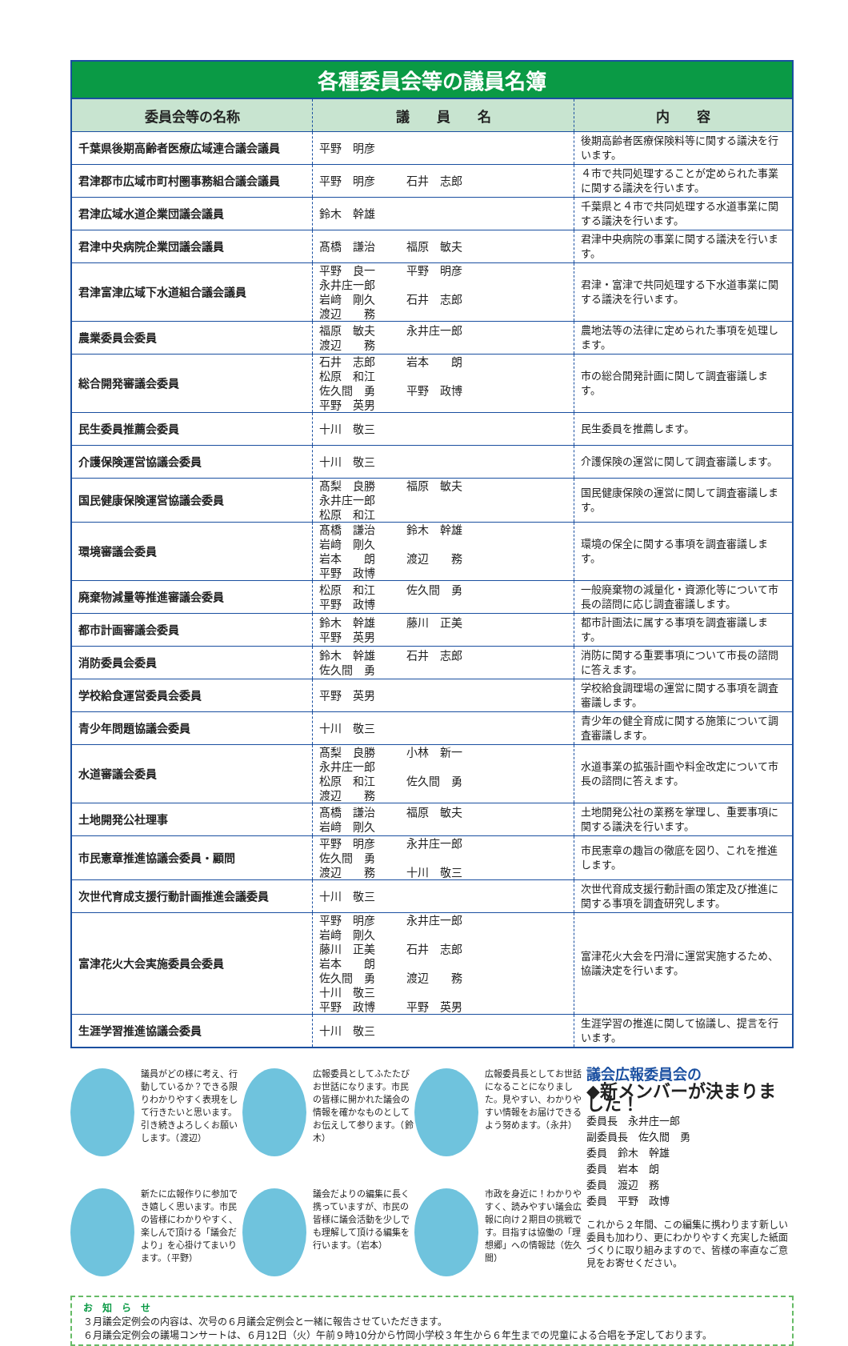各種委員会等の議員名簿
| 委員会等の名称 | 議 員 名 | 内 容 |
| --- | --- | --- |
| 千葉県後期高齢者医療広域連合議会議員 | 平野 明彦 | 後期高齢者医療保険料等に関する議決を行います。 |
| 君津郡市広域市町村圏事務組合議会議員 | 平野 明彦 石井 志郎 | ４市で共同処理することが定められた事業に関する議決を行います。 |
| 君津広域水道企業団議会議員 | 鈴木 幹雄 | 千葉県と４市で共同処理する水道事業に関する議決を行います。 |
| 君津中央病院企業団議会議員 | 髙橋 謙治 福原 敏夫 | 君津中央病院の事業に関する議決を行います。 |
| 君津富津広域下水道組合議会議員 | 平野 良一 平野 明彦 永井庄一郎 岩﨑 剛久 石井 志郎 渡辺 務 | 君津・富津で共同処理する下水道事業に関する議決を行います。 |
| 農業委員会委員 | 福原 敏夫 永井庄一郎 渡辺 務 | 農地法等の法律に定められた事項を処理します。 |
| 総合開発審議会委員 | 石井 志郎 岩本 朗 松原 和江 佐久間 勇 平野 政博 平野 英男 | 市の総合開発計画に関して調査審議します。 |
| 民生委員推薦会委員 | 十川 敬三 | 民生委員を推薦します。 |
| 介護保険運営協議会委員 | 十川 敬三 | 介護保険の運営に関して調査審議します。 |
| 国民健康保険運営協議会委員 | 髙梨 良勝 福原 敏夫 永井庄一郎 松原 和江 | 国民健康保険の運営に関して調査審議します。 |
| 環境審議会委員 | 髙橋 謙治 鈴木 幹雄 岩﨑 剛久 岩本 朗 渡辺 務 平野 政博 | 環境の保全に関する事項を調査審議します。 |
| 廃棄物減量等推進審議会委員 | 松原 和江 佐久間 勇 平野 政博 | 一般廃棄物の減量化・資源化等について市長の諮問に応じ調査審議します。 |
| 都市計画審議会委員 | 鈴木 幹雄 藤川 正美 平野 英男 | 都市計画法に属する事項を調査審議します。 |
| 消防委員会委員 | 鈴木 幹雄 石井 志郎 佐久間 勇 | 消防に関する重要事項について市長の諮問に答えます。 |
| 学校給食運営委員会委員 | 平野 英男 | 学校給食調理場の運営に関する事項を調査審議します。 |
| 青少年問題協議会委員 | 十川 敬三 | 青少年の健全育成に関する施策について調査審議します。 |
| 水道審議会委員 | 髙梨 良勝 小林 新一 永井庄一郎 松原 和江 佐久間 勇 渡辺 務 | 水道事業の拡張計画や料金改定について市長の諮問に答えます。 |
| 土地開発公社理事 | 髙橋 謙治 福原 敏夫 岩﨑 剛久 | 土地開発公社の業務を掌理し、重要事項に関する議決を行います。 |
| 市民憲章推進協議会委員・顧問 | 平野 明彦 永井庄一郎 佐久間 勇 渡辺 務 十川 敬三 | 市民憲章の趣旨の徹底を図り、これを推進します。 |
| 次世代育成支援行動計画推進会議委員 | 十川 敬三 | 次世代育成支援行動計画の策定及び推進に関する事項を調査研究します。 |
| 富津花火大会実施委員会委員 | 平野 明彦 永井庄一郎 岩﨑 剛久 藤川 正美 石井 志郎 岩本 朗 佐久間 勇 渡辺 務 十川 敬三 平野 政博 平野 英男 | 富津花火大会を円滑に運営実施するため、協議決定を行います。 |
| 生涯学習推進協議会委員 | 十川 敬三 | 生涯学習の推進に関して協議し、提言を行います。 |
議員がどの様に考え、行動しているか？できる限りわかりやすく表現をして行きたいと思います。引き続きよろしくお願いします。（渡辺）
広報委員としてふたたびお世話になります。市民の皆様に開かれた議会の情報を確かなものとしてお伝えして参ります。（鈴木）
広報委員長としてお世話になることになりました。見やすい、わかりやすい情報をお届けできるよう努めます。（永井）
新たに広報作りに参加でき嬉しく思います。市民の皆様にわかりやすく、楽しんで頂ける「議会だより」を心掛けてまいります。（平野）
議会だよりの編集に長く携っていますが、市民の皆様に議会活動を少しでも理解して頂ける編集を行います。（岩本）
市政を身近に！わかりやすく、読みやすい議会広報に向け２期目の挑戦です。目指すは協働の「理想郷」への情報誌（佐久間）
議会広報委員会の
◆新メンバーが決まりました！
委員長　永井庄一郎
副委員長　佐久間　勇
委員　鈴木　幹雄
委員　岩本　朗
委員　渡辺　務
委員　平野　政博
これから２年間、この編集に携わります新しい委員も加わり、更にわかりやすく充実した紙面づくりに取り組みますので、皆様の率直なご意見をお寄せください。
お　知　ら　せ
３月議会定例会の内容は、次号の６月議会定例会と一緒に報告させていただきます。
６月議会定例会の議場コンサートは、６月12日（火）午前９時10分から竹岡小学校３年生から６年生までの児童による合唱を予定しております。